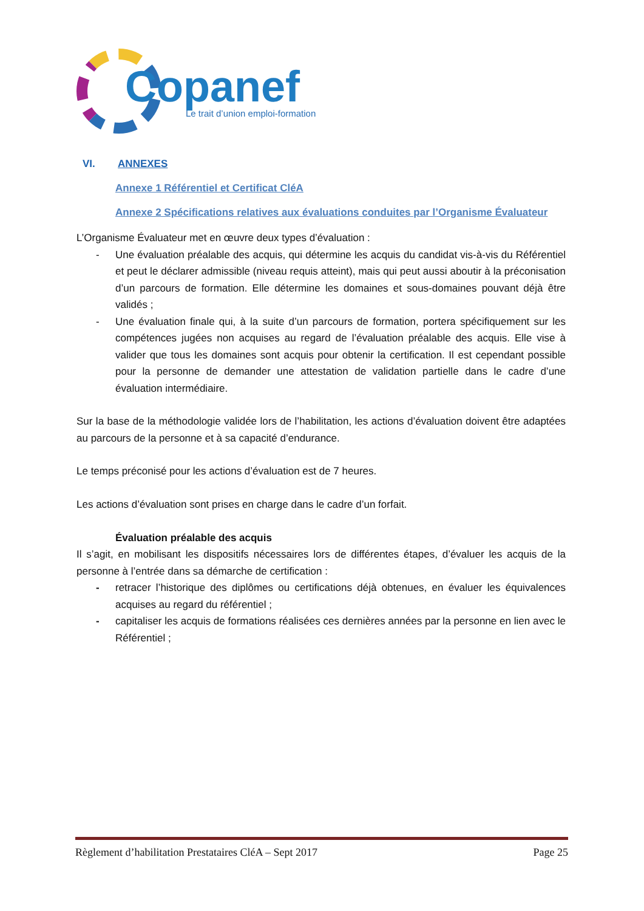Copanef
Le trait d’union emploi-formation
VI. ANNEXES
Annexe 1 Référentiel et Certificat CléA
Annexe 2 Spécifications relatives aux évaluations conduites par l’Organisme Évaluateur
L’Organisme Évaluateur met en œuvre deux types d’évaluation :
- Une évaluation préalable des acquis, qui détermine les acquis du candidat vis-à-vis du Référentiel et peut le déclarer admissible (niveau requis atteint), mais qui peut aussi aboutir à la préconisation d’un parcours de formation. Elle détermine les domaines et sous-domaines pouvant déjà être validés ;
- Une évaluation finale qui, à la suite d’un parcours de formation, portera spécifiquement sur les compétences jugées non acquises au regard de l’évaluation préalable des acquis. Elle vise à valider que tous les domaines sont acquis pour obtenir la certification. Il est cependant possible pour la personne de demander une attestation de validation partielle dans le cadre d’une évaluation intermédiaire.
Sur la base de la méthodologie validée lors de l’habilitation, les actions d’évaluation doivent être adaptées au parcours de la personne et à sa capacité d’endurance.
Le temps préconisé pour les actions d’évaluation est de 7 heures.
Les actions d’évaluation sont prises en charge dans le cadre d’un forfait.
Évaluation préalable des acquis
Il s’agit, en mobilisant les dispositifs nécessaires lors de différentes étapes, d’évaluer les acquis de la personne à l’entrée dans sa démarche de certification :
- retracer l’historique des diplômes ou certifications déjà obtenues, en évaluer les équivalences acquises au regard du référentiel ;
- capitaliser les acquis de formations réalisées ces dernières années par la personne en lien avec le Référentiel ;
Règlement d’habilitation Prestataires CléA – Sept 2017 Page 25